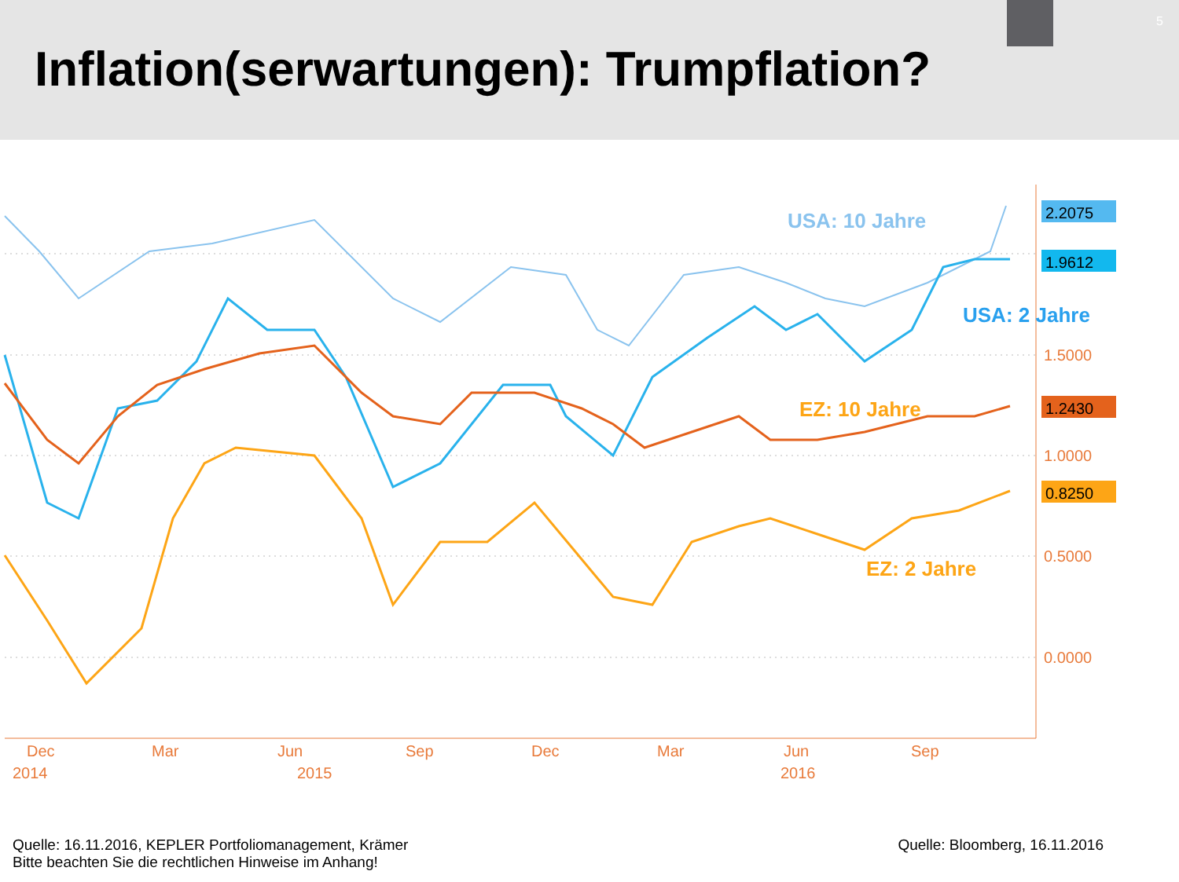Inflation(serwartungen): Trumpflation?
5
USA: 10 Jahre
USA: 2 Jahre
EZ: 10 Jahre
EZ: 2 Jahre
2.2075
1.9612
1.2430
0.8250
1.5000
1.0000
0.5000
0.0000
Dec
Mar
Jun
Sep
Dec
Mar
Jun
Sep
2014
2015
2016
Quelle: 16.11.2016, KEPLER Portfoliomanagement, Krämer
Bitte beachten Sie die rechtlichen Hinweise im Anhang!
Quelle: Bloomberg, 16.11.2016